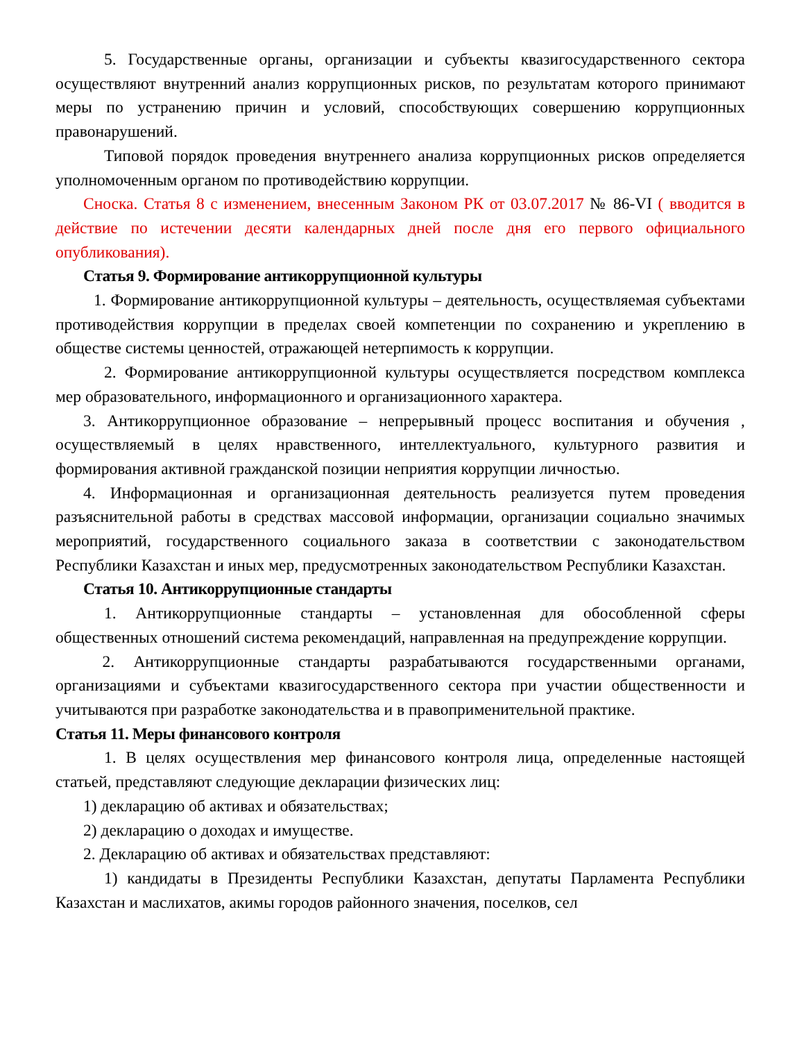5. Государственные органы, организации и субъекты квазигосударственного сектора осуществляют внутренний анализ коррупционных рисков, по результатам которого принимают меры по устранению причин и условий, способствующих совершению коррупционных правонарушений.
Типовой порядок проведения внутреннего анализа коррупционных рисков определяется уполномоченным органом по противодействию коррупции.
Сноска. Статья 8 с изменением, внесенным Законом РК от 03.07.2017 № 86-VI ( вводится в действие по истечении десяти календарных дней после дня его первого официального опубликования).
Статья 9. Формирование антикоррупционной культуры
1. Формирование антикоррупционной культуры – деятельность, осуществляемая субъектами противодействия коррупции в пределах своей компетенции по сохранению и укреплению в обществе системы ценностей, отражающей нетерпимость к коррупции.
2. Формирование антикоррупционной культуры осуществляется посредством комплекса мер образовательного, информационного и организационного характера.
3. Антикоррупционное образование – непрерывный процесс воспитания и обучения , осуществляемый в целях нравственного, интеллектуального, культурного развития и формирования активной гражданской позиции неприятия коррупции личностью.
4. Информационная и организационная деятельность реализуется путем проведения разъяснительной работы в средствах массовой информации, организации социально значимых мероприятий, государственного социального заказа в соответствии с законодательством Республики Казахстан и иных мер, предусмотренных законодательством Республики Казахстан.
Статья 10. Антикоррупционные стандарты
1. Антикоррупционные стандарты – установленная для обособленной сферы общественных отношений система рекомендаций, направленная на предупреждение коррупции.
2. Антикоррупционные стандарты разрабатываются государственными органами, организациями и субъектами квазигосударственного сектора при участии общественности и учитываются при разработке законодательства и в правоприменительной практике.
Статья 11. Меры финансового контроля
1. В целях осуществления мер финансового контроля лица, определенные настоящей статьей, представляют следующие декларации физических лиц:
1) декларацию об активах и обязательствах;
2) декларацию о доходах и имуществе.
2. Декларацию об активах и обязательствах представляют:
1) кандидаты в Президенты Республики Казахстан, депутаты Парламента Республики Казахстан и маслихатов, акимы городов районного значения, поселков, сел